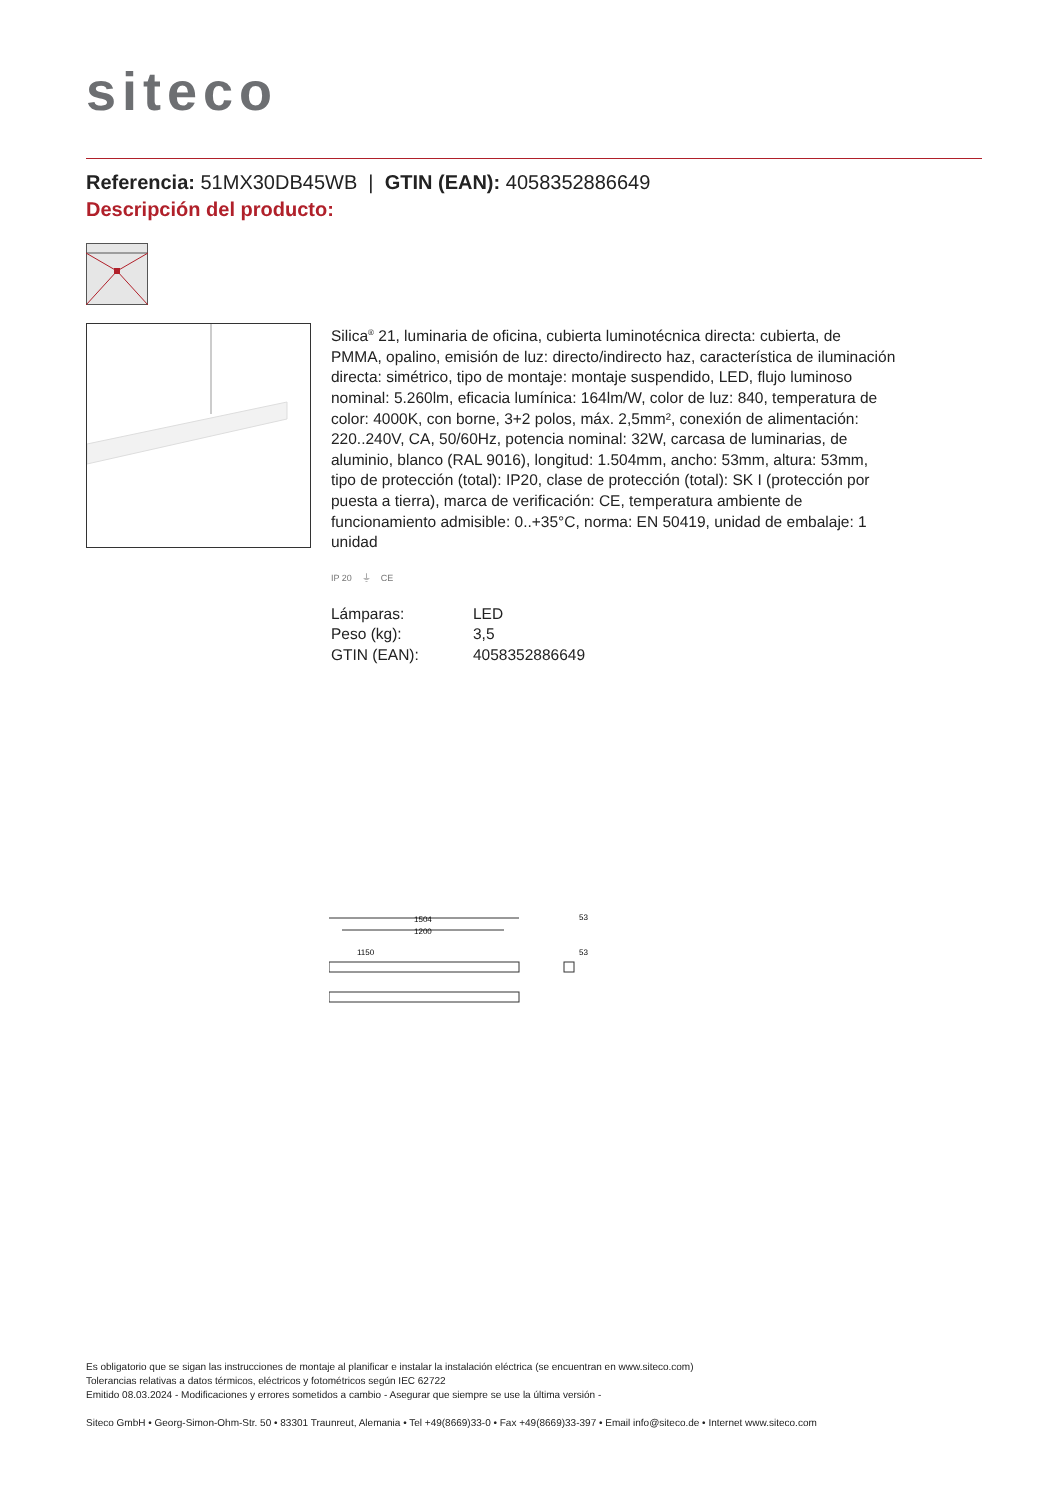siteco
Referencia: 51MX30DB45WB | GTIN (EAN): 4058352886649
Descripción del producto:
Silica<sup>®</sup> 21, luminaria de oficina, cubierta luminotécnica directa: cubierta, de PMMA, opalino, emisión de luz: directo/indirecto haz, característica de iluminación directa: simétrico, tipo de montaje: montaje suspendido, LED, flujo luminoso nominal: 5.260lm, eficacia lumínica: 164lm/W, color de luz: 840, temperatura de color: 4000K, con borne, 3+2 polos, máx. 2,5mm², conexión de alimentación: 220..240V, CA, 50/60Hz, potencia nominal: 32W, carcasa de luminarias, de aluminio, blanco (RAL 9016), longitud: 1.504mm, ancho: 53mm, altura: 53mm, tipo de protección (total): IP20, clase de protección (total): SK I (protección por puesta a tierra), marca de verificación: CE, temperatura ambiente de funcionamiento admisible: 0..+35°C, norma: EN 50419, unidad de embalaje: 1 unidad
IP 20 ⏚ CE
| Lámparas: | LED |
| Peso (kg): | 3,5 |
| GTIN (EAN): | 4058352886649 |
1504
1200
1150
53
53
Es obligatorio que se sigan las instrucciones de montaje al planificar e instalar la instalación eléctrica (se encuentran en www.siteco.com)
Tolerancias relativas a datos térmicos, eléctricos y fotométricos según IEC 62722
Emitido 08.03.2024 - Modificaciones y errores sometidos a cambio - Asegurar que siempre se use la última versión -
Siteco GmbH • Georg-Simon-Ohm-Str. 50 • 83301 Traunreut, Alemania • Tel +49(8669)33-0 • Fax +49(8669)33-397 • Email info@siteco.de • Internet www.siteco.com